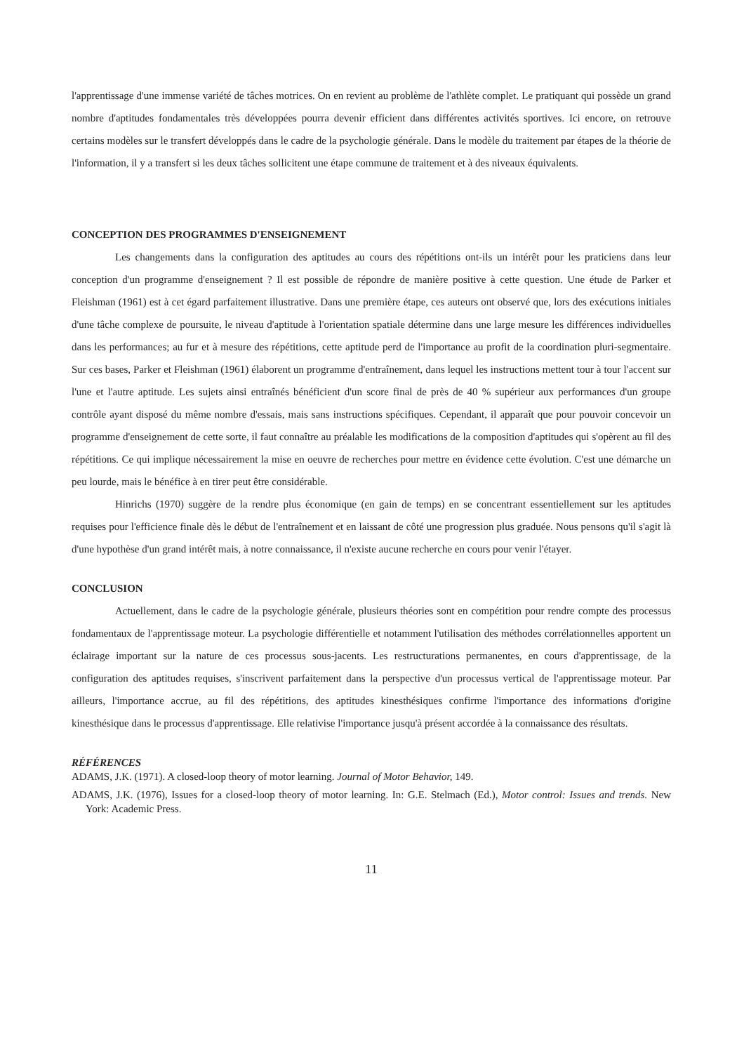l'apprentissage d'une immense variété de tâches motrices. On en revient au problème de l'athlète complet. Le pratiquant qui possède un grand nombre d'aptitudes fondamentales très développées pourra devenir efficient dans différentes activités sportives. Ici encore, on retrouve certains modèles sur le transfert développés dans le cadre de la psychologie générale. Dans le modèle du traitement par étapes de la théorie de l'information, il y a transfert si les deux tâches sollicitent une étape commune de traitement et à des niveaux équivalents.
CONCEPTION DES PROGRAMMES D'ENSEIGNEMENT
Les changements dans la configuration des aptitudes au cours des répétitions ont-ils un intérêt pour les praticiens dans leur conception d'un programme d'enseignement ? Il est possible de répondre de manière positive à cette question. Une étude de Parker et Fleishman (1961) est à cet égard parfaitement illustrative. Dans une première étape, ces auteurs ont observé que, lors des exécutions initiales d'une tâche complexe de poursuite, le niveau d'aptitude à l'orientation spatiale détermine dans une large mesure les différences individuelles dans les performances; au fur et à mesure des répétitions, cette aptitude perd de l'importance au profit de la coordination pluri-segmentaire. Sur ces bases, Parker et Fleishman (1961) élaborent un programme d'entraînement, dans lequel les instructions mettent tour à tour l'accent sur l'une et l'autre aptitude. Les sujets ainsi entraînés bénéficient d'un score final de près de 40 % supérieur aux performances d'un groupe contrôle ayant disposé du même nombre d'essais, mais sans instructions spécifiques. Cependant, il apparaît que pour pouvoir concevoir un programme d'enseignement de cette sorte, il faut connaître au préalable les modifications de la composition d'aptitudes qui s'opèrent au fil des répétitions. Ce qui implique nécessairement la mise en oeuvre de recherches pour mettre en évidence cette évolution. C'est une démarche un peu lourde, mais le bénéfice à en tirer peut être considérable.
Hinrichs (1970) suggère de la rendre plus économique (en gain de temps) en se concentrant essentiellement sur les aptitudes requises pour l'efficience finale dès le début de l'entraînement et en laissant de côté une progression plus graduée. Nous pensons qu'il s'agit là d'une hypothèse d'un grand intérêt mais, à notre connaissance, il n'existe aucune recherche en cours pour venir l'étayer.
CONCLUSION
Actuellement, dans le cadre de la psychologie générale, plusieurs théories sont en compétition pour rendre compte des processus fondamentaux de l'apprentissage moteur. La psychologie différentielle et notamment l'utilisation des méthodes corrélationnelles apportent un éclairage important sur la nature de ces processus sous-jacents. Les restructurations permanentes, en cours d'apprentissage, de la configuration des aptitudes requises, s'inscrivent parfaitement dans la perspective d'un processus vertical de l'apprentissage moteur. Par ailleurs, l'importance accrue, au fil des répétitions, des aptitudes kinesthésiques confirme l'importance des informations d'origine kinesthésique dans le processus d'apprentissage. Elle relativise l'importance jusqu'à présent accordée à la connaissance des résultats.
RÉFÉRENCES
ADAMS, J.K. (1971). A closed-loop theory of motor learning. Journal of Motor Behavior, 149.
ADAMS, J.K. (1976), Issues for a closed-loop theory of motor learning. In: G.E. Stelmach (Ed.), Motor control: Issues and trends. New York: Academic Press.
11